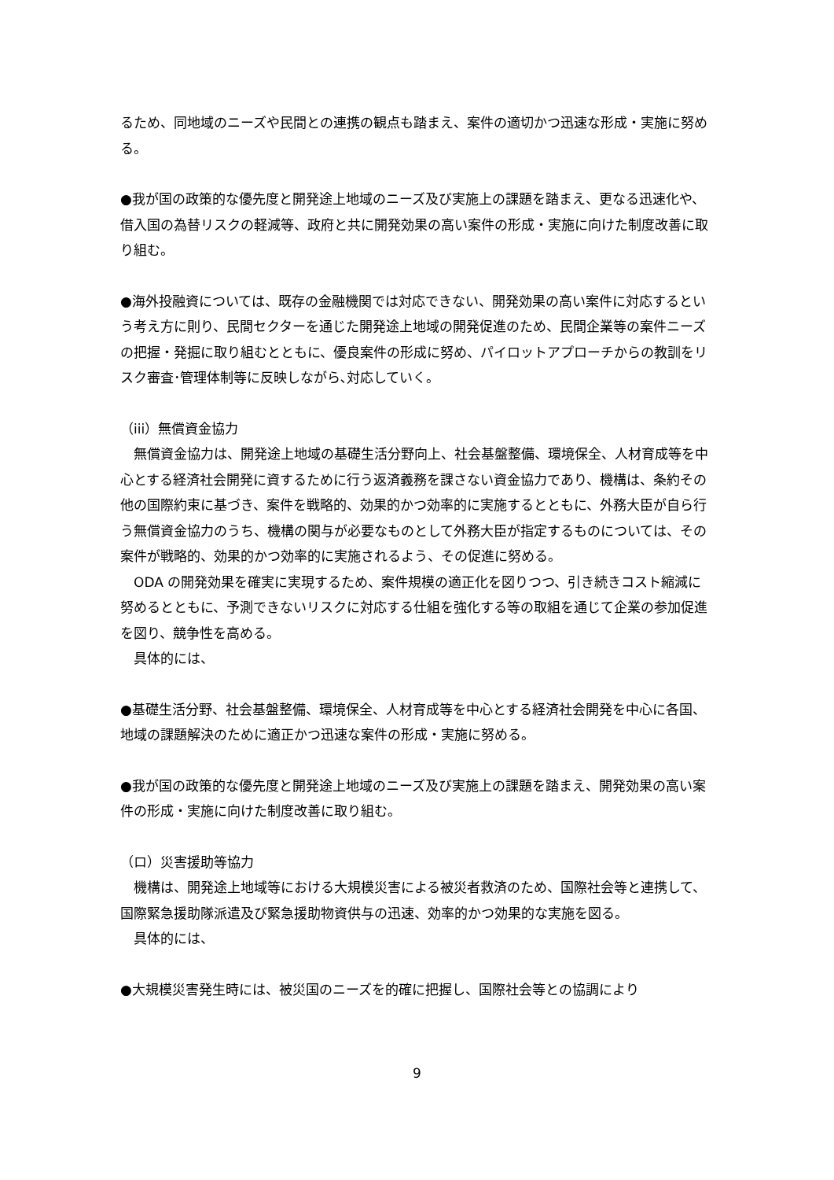るため、同地域のニーズや民間との連携の観点も踏まえ、案件の適切かつ迅速な形成・実施に努める。
●我が国の政策的な優先度と開発途上地域のニーズ及び実施上の課題を踏まえ、更なる迅速化や、借入国の為替リスクの軽減等、政府と共に開発効果の高い案件の形成・実施に向けた制度改善に取り組む。
●海外投融資については、既存の金融機関では対応できない、開発効果の高い案件に対応するという考え方に則り、民間セクターを通じた開発途上地域の開発促進のため、民間企業等の案件ニーズの把握・発掘に取り組むとともに、優良案件の形成に努め、パイロットアプローチからの教訓をリスク審査･管理体制等に反映しながら､対応していく。
（iii）無償資金協力
無償資金協力は、開発途上地域の基礎生活分野向上、社会基盤整備、環境保全、人材育成等を中心とする経済社会開発に資するために行う返済義務を課さない資金協力であり、機構は、条約その他の国際約束に基づき、案件を戦略的、効果的かつ効率的に実施するとともに、外務大臣が自ら行う無償資金協力のうち、機構の関与が必要なものとして外務大臣が指定するものについては、その案件が戦略的、効果的かつ効率的に実施されるよう、その促進に努める。
ODA の開発効果を確実に実現するため、案件規模の適正化を図りつつ、引き続きコスト縮減に努めるとともに、予測できないリスクに対応する仕組を強化する等の取組を通じて企業の参加促進を図り、競争性を高める。
具体的には、
●基礎生活分野、社会基盤整備、環境保全、人材育成等を中心とする経済社会開発を中心に各国、地域の課題解決のために適正かつ迅速な案件の形成・実施に努める。
●我が国の政策的な優先度と開発途上地域のニーズ及び実施上の課題を踏まえ、開発効果の高い案件の形成・実施に向けた制度改善に取り組む。
（ロ）災害援助等協力
機構は、開発途上地域等における大規模災害による被災者救済のため、国際社会等と連携して、国際緊急援助隊派遣及び緊急援助物資供与の迅速、効率的かつ効果的な実施を図る。
具体的には、
●大規模災害発生時には、被災国のニーズを的確に把握し、国際社会等との協調により
9